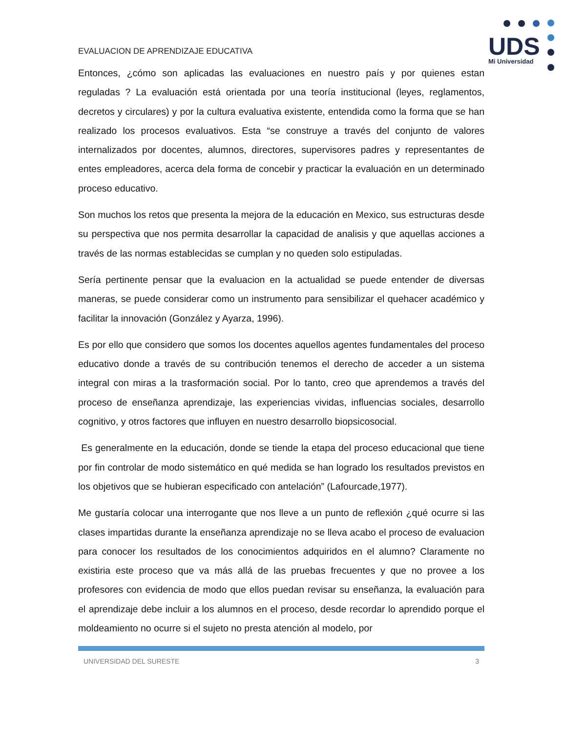UDS
Mi Universidad
EVALUACION DE APRENDIZAJE EDUCATIVA
Entonces, ¿cómo son aplicadas las evaluaciones en nuestro país y por quienes estan reguladas ? La evaluación está orientada por una teoría institucional (leyes, reglamentos, decretos y circulares) y por la cultura evaluativa existente, entendida como la forma que se han realizado los procesos evaluativos. Esta “se construye a través del conjunto de valores internalizados por docentes, alumnos, directores, supervisores padres y representantes de entes empleadores, acerca dela forma de concebir y practicar la evaluación en un determinado proceso educativo.
Son muchos los retos que presenta la mejora de la educación en Mexico, sus estructuras desde su perspectiva que nos permita desarrollar la capacidad de analisis y que aquellas acciones a través de las normas establecidas se cumplan y no queden solo estipuladas.
Sería pertinente pensar que la evaluacion en la actualidad se puede entender de diversas maneras, se puede considerar como un instrumento para sensibilizar el quehacer académico y facilitar la innovación (González y Ayarza, 1996).
Es por ello que considero que somos los docentes aquellos agentes fundamentales del proceso educativo donde a través de su contribución tenemos el derecho de acceder a un sistema integral con miras a la trasformación social. Por lo tanto, creo que aprendemos a través del proceso de enseñanza aprendizaje, las experiencias vividas, influencias sociales, desarrollo cognitivo, y otros factores que influyen en nuestro desarrollo biopsicosocial.
Es generalmente en la educación, donde se tiende la etapa del proceso educacional que tiene por fin controlar de modo sistemático en qué medida se han logrado los resultados previstos en los objetivos que se hubieran especificado con antelación” (Lafourcade,1977).
Me gustaría colocar una interrogante que nos lleve a un punto de reflexión ¿qué ocurre si las clases impartidas durante la enseñanza aprendizaje no se lleva acabo el proceso de evaluacion para conocer los resultados de los conocimientos adquiridos en el alumno? Claramente no existiria este proceso que va más allá de las pruebas frecuentes y que no provee a los profesores con evidencia de modo que ellos puedan revisar su enseñanza, la evaluación para el aprendizaje debe incluir a los alumnos en el proceso, desde recordar lo aprendido porque el moldeamiento no ocurre si el sujeto no presta atención al modelo, por
UNIVERSIDAD DEL SURESTE 3